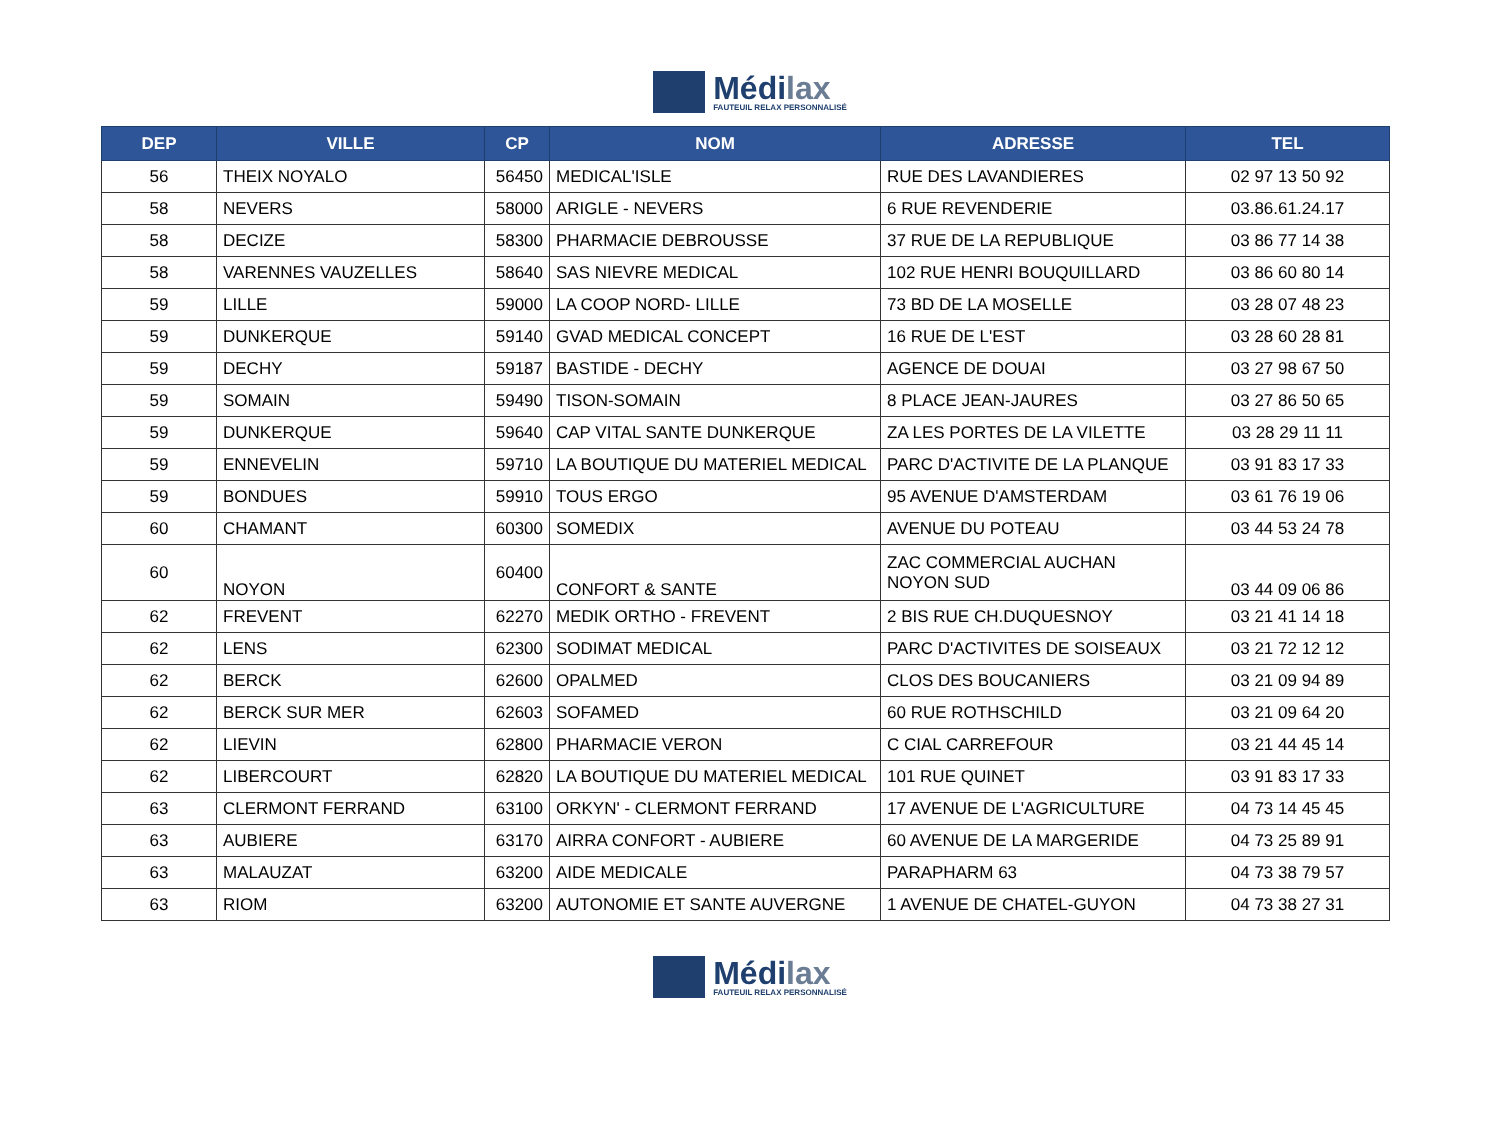Médilax
FAUTEUIL RELAX PERSONNALISÉ
| DEP | VILLE | CP | NOM | ADRESSE | TEL |
| --- | --- | --- | --- | --- | --- |
| 56 | THEIX NOYALO | 56450 | MEDICAL'ISLE | RUE DES LAVANDIERES | 02 97 13 50 92 |
| 58 | NEVERS | 58000 | ARIGLE - NEVERS | 6 RUE REVENDERIE | 03.86.61.24.17 |
| 58 | DECIZE | 58300 | PHARMACIE DEBROUSSE | 37 RUE DE LA REPUBLIQUE | 03 86 77 14 38 |
| 58 | VARENNES VAUZELLES | 58640 | SAS NIEVRE MEDICAL | 102 RUE HENRI BOUQUILLARD | 03 86 60 80 14 |
| 59 | LILLE | 59000 | LA COOP NORD- LILLE | 73 BD DE LA MOSELLE | 03 28 07 48 23 |
| 59 | DUNKERQUE | 59140 | GVAD MEDICAL CONCEPT | 16 RUE DE L'EST | 03 28 60 28 81 |
| 59 | DECHY | 59187 | BASTIDE - DECHY | AGENCE DE DOUAI | 03 27 98 67 50 |
| 59 | SOMAIN | 59490 | TISON-SOMAIN | 8 PLACE JEAN-JAURES | 03 27 86 50 65 |
| 59 | DUNKERQUE | 59640 | CAP VITAL SANTE DUNKERQUE | ZA LES PORTES DE LA VILETTE | 03 28 29 11 11 |
| 59 | ENNEVELIN | 59710 | LA BOUTIQUE DU MATERIEL MEDICAL | PARC D'ACTIVITE DE LA PLANQUE | 03 91 83 17 33 |
| 59 | BONDUES | 59910 | TOUS ERGO | 95 AVENUE D'AMSTERDAM | 03 61 76 19 06 |
| 60 | CHAMANT | 60300 | SOMEDIX | AVENUE DU POTEAU | 03 44 53 24 78 |
| 60 | NOYON | 60400 | CONFORT & SANTE | ZAC COMMERCIAL AUCHAN NOYON SUD | 03 44 09 06 86 |
| 62 | FREVENT | 62270 | MEDIK ORTHO - FREVENT | 2 BIS RUE CH.DUQUESNOY | 03 21 41 14 18 |
| 62 | LENS | 62300 | SODIMAT MEDICAL | PARC D'ACTIVITES DE SOISEAUX | 03 21 72 12 12 |
| 62 | BERCK | 62600 | OPALMED | CLOS DES BOUCANIERS | 03 21 09 94 89 |
| 62 | BERCK SUR MER | 62603 | SOFAMED | 60 RUE ROTHSCHILD | 03 21 09 64 20 |
| 62 | LIEVIN | 62800 | PHARMACIE VERON | C CIAL CARREFOUR | 03 21 44 45 14 |
| 62 | LIBERCOURT | 62820 | LA BOUTIQUE DU MATERIEL MEDICAL | 101 RUE QUINET | 03 91 83 17 33 |
| 63 | CLERMONT FERRAND | 63100 | ORKYN' - CLERMONT FERRAND | 17 AVENUE DE L'AGRICULTURE | 04 73 14 45 45 |
| 63 | AUBIERE | 63170 | AIRRA CONFORT - AUBIERE | 60 AVENUE DE LA MARGERIDE | 04 73 25 89 91 |
| 63 | MALAUZAT | 63200 | AIDE MEDICALE | PARAPHARM 63 | 04 73 38 79 57 |
| 63 | RIOM | 63200 | AUTONOMIE ET SANTE AUVERGNE | 1 AVENUE DE CHATEL-GUYON | 04 73 38 27 31 |
Médilax
FAUTEUIL RELAX PERSONNALISÉ